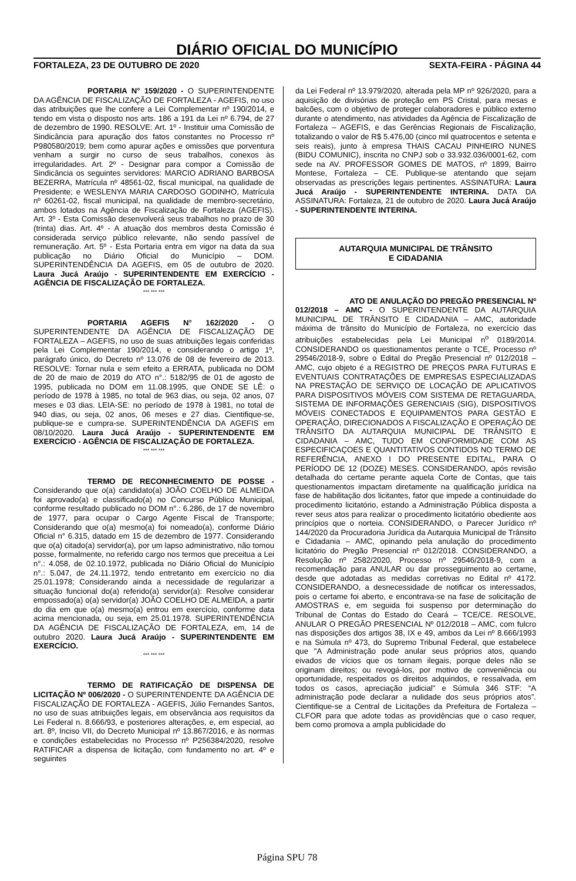DIÁRIO OFICIAL DO MUNICÍPIO
FORTALEZA, 23 DE OUTUBRO DE 2020 SEXTA-FEIRA - PÁGINA 44
PORTARIA N° 159/2020 - O SUPERINTENDENTE DA AGÊNCIA DE FISCALIZAÇÃO DE FORTALEZA - AGEFIS, no uso das atribuições que lhe confere a Lei Complementar nº 190/2014, e tendo em vista o disposto nos arts. 186 a 191 da Lei nº 6.794, de 27 de dezembro de 1990. RESOLVE: Art. 1º - Instituir uma Comissão de Sindicância para apuração dos fatos constantes no Processo nº P980580/2019; bem como apurar ações e omissões que porventura venham a surgir no curso de seus trabalhos, conexos às irregularidades. Art. 2º - Designar para compor a Comissão de Sindicância os seguintes servidores: MARCIO ADRIANO BARBOSA BEZERRA, Matrícula nº 48561-02, fiscal municipal, na qualidade de Presidente; e WESLENYA MARIA CARDOSO GODINHO, Matrícula nº 60261-02, fiscal municipal, na qualidade de membro-secretário, ambos lotados na Agência de Fiscalização de Fortaleza (AGEFIS). Art. 3º - Esta Comissão desenvolverá seus trabalhos no prazo de 30 (trinta) dias. Art. 4º - A atuação dos membros desta Comissão é considerada serviço público relevante, não sendo passível de remuneração. Art. 5º - Esta Portaria entra em vigor na data da sua publicação no Diário Oficial do Município – DOM. SUPERINTENDÊNCIA DA AGEFIS, em 05 de outubro de 2020. Laura Jucá Araújo - SUPERINTENDENTE EM EXERCÍCIO - AGÊNCIA DE FISCALIZAÇÃO DE FORTALEZA.
*** *** ***
PORTARIA AGEFIS N° 162/2020 - O SUPERINTENDENTE DA AGÊNCIA DE FISCALIZAÇÃO DE FORTALEZA – AGEFIS, no uso de suas atribuições legais conferidas pela Lei Complementar 190/2014, e considerando o artigo 1º, parágrafo único, do Decreto nº 13.076 de 08 de fevereiro de 2013. RESOLVE: Tornar nula e sem efeito a ERRATA, publicada no DOM de 20 de maio de 2019 do ATO n°.: 5182/95 de 01 de agosto de 1995, publicada no DOM em 11.08.1995, que ONDE SE LÊ: o período de 1978 à 1985, no total de 963 dias, ou seja, 02 anos, 07 meses e 03 dias. LEIA-SE: no período de 1978 à 1981, no total de 940 dias, ou seja, 02 anos, 06 meses e 27 dias. Cientifique-se, publique-se e cumpra-se. SUPERINTENDÊNCIA DA AGEFIS em 08/10/2020. Laura Jucá Araújo - SUPERINTENDENTE EM EXERCÍCIO - AGÊNCIA DE FISCALIZAÇÃO DE FORTALEZA.
*** *** ***
TERMO DE RECONHECIMENTO DE POSSE - Considerando que o(a) candidato(a) JOÃO COELHO DE ALMEIDA foi aprovado(a) e classificado(a) no Concurso Público Municipal, conforme resultado publicado no DOM n°.: 6.286, de 17 de novembro de 1977, para ocupar o Cargo Agente Fiscal de Transporte; Considerando que o(a) mesmo(a) foi nomeado(a), conforme Diário Oficial n° 6.315, datado em 15 de dezembro de 1977. Considerando que o(a) citado(a) servidor(a), por um lapso administrativo, não tomou posse, formalmente, no referido cargo nos termos que preceitua a Lei n°.: 4.058, de 02.10.1972, publicada no Diário Oficial do Município n°.: 5.047, de 24.11.1972, tendo entretanto em exercício no dia 25.01.1978; Considerando ainda a necessidade de regularizar a situação funcional do(a) referido(a) servidor(a): Resolve considerar empossado(a) o(a) servidor(a) JOÃO COELHO DE ALMEIDA, a partir do dia em que o(a) mesmo(a) entrou em exercício, conforme data acima mencionada, ou seja, em 25.01.1978. SUPERINTENDÊNCIA DA AGÊNCIA DE FISCALIZAÇÃO DE FORTALEZA, em, 14 de outubro 2020. Laura Jucá Araújo - SUPERINTENDENTE EM EXERCÍCIO.
*** *** ***
TERMO DE RATIFICAÇÃO DE DISPENSA DE LICITAÇÃO Nº 006/2020 - O SUPERINTENDENTE DA AGÊNCIA DE FISCALIZAÇÃO DE FORTALEZA - AGEFIS, Júlio Fernandes Santos, no uso de suas atribuições legais, em observância aos requisitos da Lei Federal n. 8.666/93, e posteriores alterações, e, em especial, ao art. 8º, Inciso VII, do Decreto Municipal nº 13.867/2016, e às normas e condições estabelecidas no Processo nº P256384/2020, resolve RATIFICAR a dispensa de licitação, com fundamento no art. 4º e seguintes
da Lei Federal nº 13.979/2020, alterada pela MP nº 926/2020, para a aquisição de divisórias de proteção em PS Cristal, para mesas e balcões, com o objetivo de proteger colaboradores e público externo durante o atendimento, nas atividades da Agência de Fiscalização de Fortaleza – AGEFIS, e das Gerências Regionais de Fiscalização, totalizando o valor de R$ 5.476,00 (cinco mil quatrocentos e setenta e seis reais), junto à empresa THAIS CACAU PINHEIRO NUNES (BIDU COMUNIC), inscrita no CNPJ sob o 33.932.036/0001-62, com sede na AV. PROFESSOR GOMES DE MATOS, nº 1899, Bairro Montese, Fortaleza – CE. Publique-se atentando que sejam observadas as prescrições legais pertinentes. ASSINATURA: Laura Jucá Araújo - SUPERINTENDENTE INTERINA. DATA DA ASSINATURA: Fortaleza, 21 de outubro de 2020. Laura Jucá Araújo - SUPERINTENDENTE INTERINA.
AUTARQUIA MUNICIPAL DE TRÂNSITO
E CIDADANIA
ATO DE ANULAÇÃO DO PREGÃO PRESENCIAL Nº 012/2018 – AMC - O SUPERINTENDENTE DA AUTARQUIA MUNICIPAL DE TRÂNSITO E CIDADANIA – AMC, autoridade máxima de trânsito do Município de Fortaleza, no exercício das atribuições estabelecidas pela Lei Municipal n<sup>o</sup> 0189/2014. CONSIDERANDO os questionamentos perante o TCE, Processo nº 29546/2018-9, sobre o Edital do Pregão Presencial nº 012/2018 – AMC, cujo objeto é a REGISTRO DE PREÇOS PARA FUTURAS E EVENTUAIS CONTRATAÇÕES DE EMPRESAS ESPECIALIZADAS NA PRESTAÇÃO DE SERVIÇO DE LOCAÇÃO DE APLICATIVOS PARA DISPOSITIVOS MÓVEIS COM SISTEMA DE RETAGUARDA, SISTEMA DE INFORMAÇÕES GERENCIAIS (SIG), DISPOSITIVOS MÓVEIS CONECTADOS E EQUIPAMENTOS PARA GESTÃO E OPERAÇÃO, DIRECIONADOS A FISCALIZAÇÃO E OPERAÇÃO DE TRÂNSITO DA AUTARQUIA MUNICIPAL DE TRÂNSITO E CIDADANIA – AMC, TUDO EM CONFORMIDADE COM AS ESPECIFICAÇOES E QUANTITATIVOS CONTIDOS NO TERMO DE REFERÊNCIA, ANEXO I DO PRESENTE EDITAL, PARA O PERÍODO DE 12 (DOZE) MESES. CONSIDERANDO, após revisão detalhada do certame perante aquela Corte de Contas, que tais questionamentos impactam diretamente na qualificação jurídica na fase de habilitação dos licitantes, fator que impede a continuidade do procedimento licitatório, estando a Administração Pública disposta a rever seus atos para realizar o procedimento licitatório obediente aos princípios que o norteia. CONSIDERANDO, o Parecer Jurídico nº 144/2020 da Procuradoria Jurídica da Autarquia Municipal de Trânsito e Cidadania – AMC, opinando pela anulação do procedimento licitatório do Pregão Presencial nº 012/2018. CONSIDERANDO, a Resolução nº 2582/2020, Processo nº 29546/2018-9, com a recomendação para ANULAR ou dar prosseguimento ao certame, desde que adotadas as medidas corretivas no Edital nº 4172. CONSIDERANDO, a desnecessidade de notificar os interessados, pois o certame foi aberto, e encontrava-se na fase de solicitação de AMOSTRAS e, em seguida foi suspenso por determinação do Tribunal de Contas do Estado do Ceará – TCE/CE. RESOLVE, ANULAR O PREGÃO PRESENCIAL Nº 012/2018 – AMC, com fulcro nas disposições dos artigos 38, IX e 49, ambos da Lei nº 8.666/1993 e na Súmula nº 473, do Supremo Tribunal Federal, que estabelece que "A Administração pode anular seus próprios atos, quando eivados de vícios que os tornam ilegais, porque deles não se originam direitos; ou revogá-los, por motivo de conveniência ou oportunidade, respeitados os direitos adquiridos, e ressalvada, em todos os casos, apreciação judicial" e Súmula 346 STF: “A administração pode declarar a nulidade dos seus próprios atos”. Cientifique-se a Central de Licitações da Prefeitura de Fortaleza – CLFOR para que adote todas as providências que o caso requer, bem como promova a ampla publicidade do
Página SPU 78